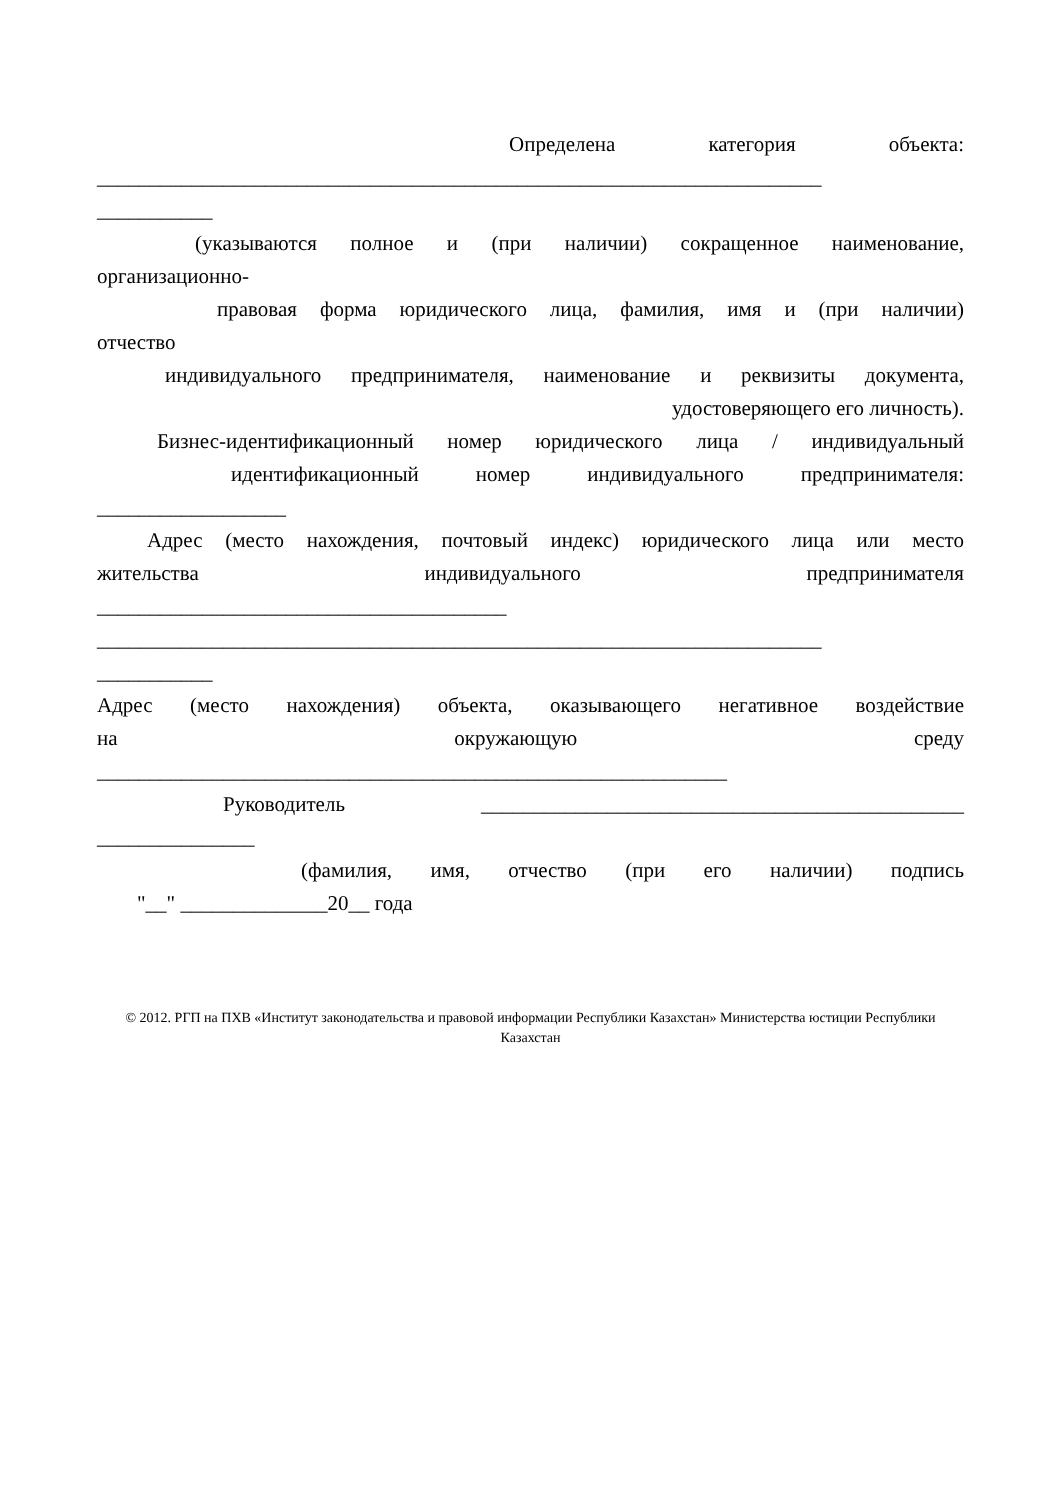Определена категория объекта:
_____________________________________________________________________
___________
(указываются полное и (при наличии) сокращенное наименование,
организационно-
правовая форма юридического лица, фамилия, имя и (при наличии)
отчество
индивидуального предпринимателя, наименование и реквизиты документа,
удостоверяющего его личность).
Бизнес-идентификационный номер юридического лица / индивидуальный
идентификационный номер индивидуального предпринимателя:
__________________
Адрес (место нахождения, почтовый индекс) юридического лица или место
жительства индивидуального предпринимателя
_______________________________________
_____________________________________________________________________
___________
Адрес (место нахождения) объекта, оказывающего негативное воздействие
на окружающую среду
____________________________________________________________
Руководитель ______________________________________________
_______________
(фамилия, имя, отчество (при его наличии) подпись
"__" ______________20__ года
© 2012. РГП на ПХВ «Институт законодательства и правовой информации Республики Казахстан» Министерства юстиции Республики Казахстан